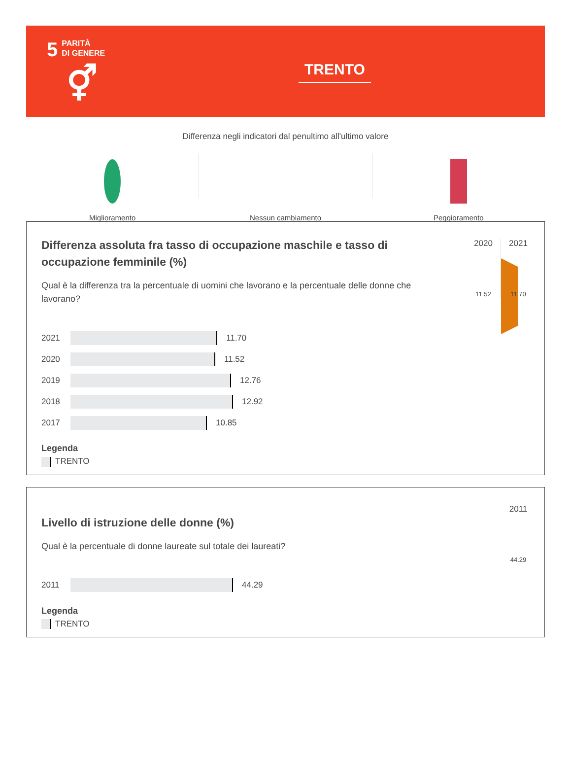5 PARITÀ
DI GENERE
⚥
TRENTO
Differenza negli indicatori dal penultimo all'ultimo valore
Miglioramento Nessun cambiamento Peggioramento
2020
11.52
2021
11.70
Differenza assoluta fra tasso di occupazione maschile e tasso di occupazione femminile (%)
Qual è la differenza tra la percentuale di uomini che lavorano e la percentuale delle donne che lavorano?
2021
11.70
2020
11.52
2019
12.76
2018
12.92
2017
10.85
Legenda
TRENTO
2011
44.29
Livello di istruzione delle donne (%)
Qual è la percentuale di donne laureate sul totale dei laureati?
2011
44.29
Legenda
TRENTO